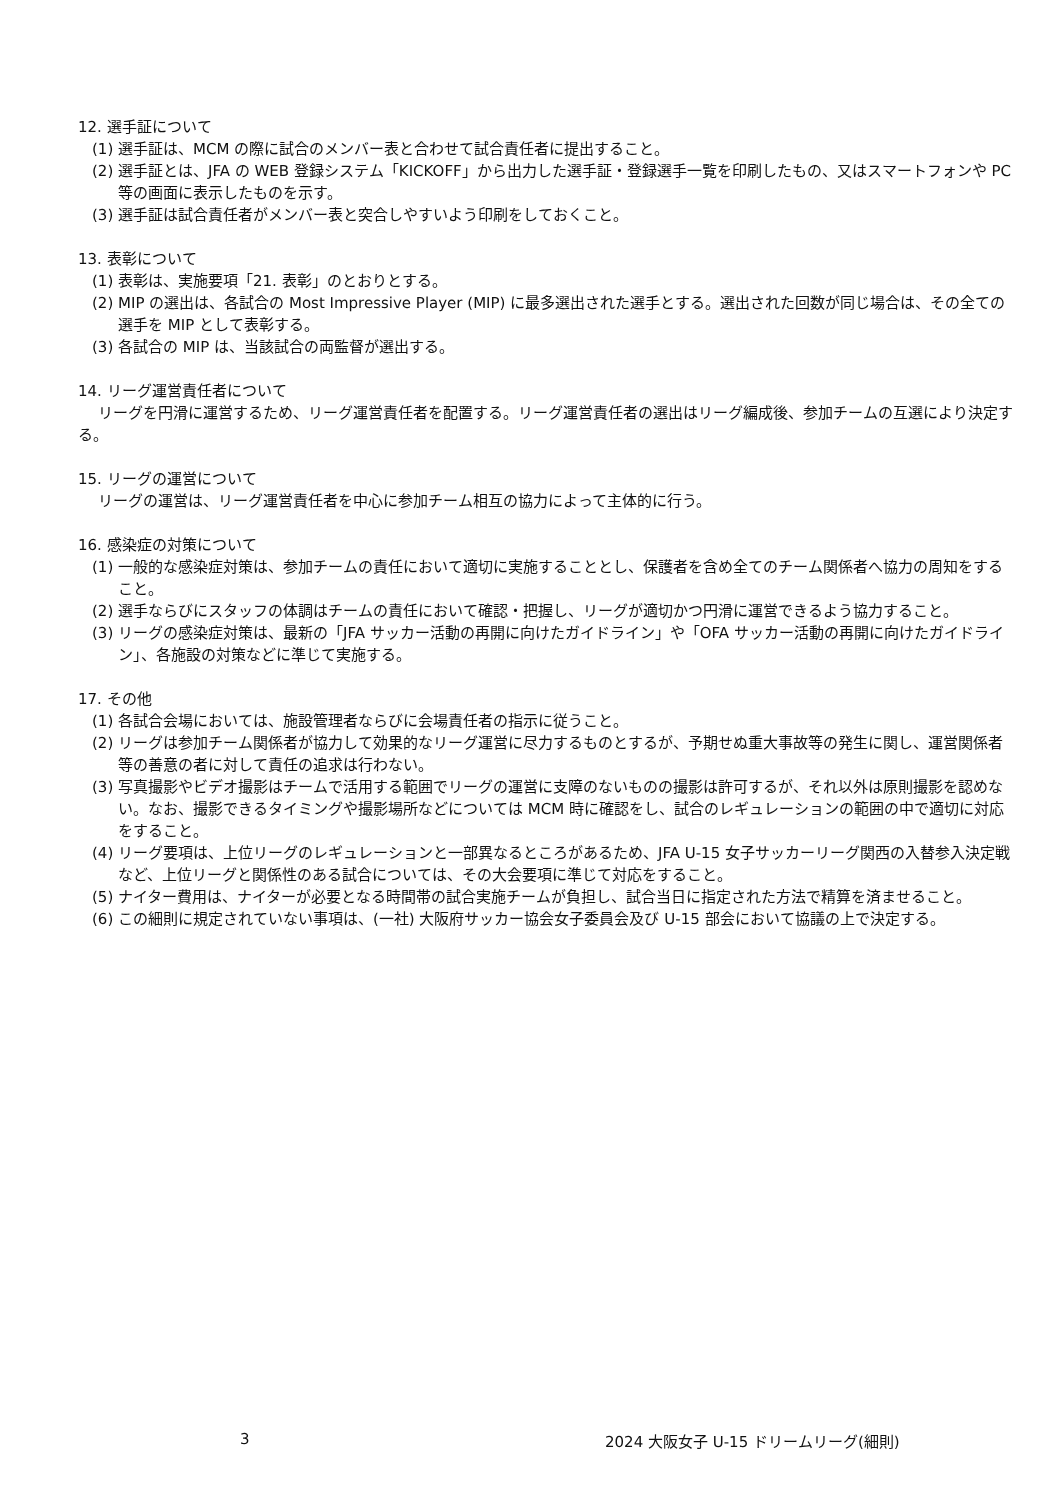12. 選手証について
(1) 選手証は、MCM の際に試合のメンバー表と合わせて試合責任者に提出すること。
(2) 選手証とは、JFA の WEB 登録システム「KICKOFF」から出力した選手証・登録選手一覧を印刷したもの、又はスマートフォンや PC 等の画面に表示したものを示す。
(3) 選手証は試合責任者がメンバー表と突合しやすいよう印刷をしておくこと。
13. 表彰について
(1) 表彰は、実施要項「21. 表彰」のとおりとする。
(2) MIP の選出は、各試合の Most Impressive Player (MIP) に最多選出された選手とする。選出された回数が同じ場合は、その全ての選手を MIP として表彰する。
(3) 各試合の MIP は、当該試合の両監督が選出する。
14. リーグ運営責任者について
リーグを円滑に運営するため、リーグ運営責任者を配置する。リーグ運営責任者の選出はリーグ編成後、参加チームの互選により決定する。
15. リーグの運営について
リーグの運営は、リーグ運営責任者を中心に参加チーム相互の協力によって主体的に行う。
16. 感染症の対策について
(1) 一般的な感染症対策は、参加チームの責任において適切に実施することとし、保護者を含め全てのチーム関係者へ協力の周知をすること。
(2) 選手ならびにスタッフの体調はチームの責任において確認・把握し、リーグが適切かつ円滑に運営できるよう協力すること。
(3) リーグの感染症対策は、最新の「JFA サッカー活動の再開に向けたガイドライン」や「OFA サッカー活動の再開に向けたガイドライン」、各施設の対策などに準じて実施する。
17. その他
(1) 各試合会場においては、施設管理者ならびに会場責任者の指示に従うこと。
(2) リーグは参加チーム関係者が協力して効果的なリーグ運営に尽力するものとするが、予期せぬ重大事故等の発生に関し、運営関係者等の善意の者に対して責任の追求は行わない。
(3) 写真撮影やビデオ撮影はチームで活用する範囲でリーグの運営に支障のないものの撮影は許可するが、それ以外は原則撮影を認めない。なお、撮影できるタイミングや撮影場所などについては MCM 時に確認をし、試合のレギュレーションの範囲の中で適切に対応をすること。
(4) リーグ要項は、上位リーグのレギュレーションと一部異なるところがあるため、JFA U-15 女子サッカーリーグ関西の入替参入決定戦など、上位リーグと関係性のある試合については、その大会要項に準じて対応をすること。
(5) ナイター費用は、ナイターが必要となる時間帯の試合実施チームが負担し、試合当日に指定された方法で精算を済ませること。
(6) この細則に規定されていない事項は、(一社) 大阪府サッカー協会女子委員会及び U-15 部会において協議の上で決定する。
3 2024 大阪女子 U-15 ドリームリーグ(細則)